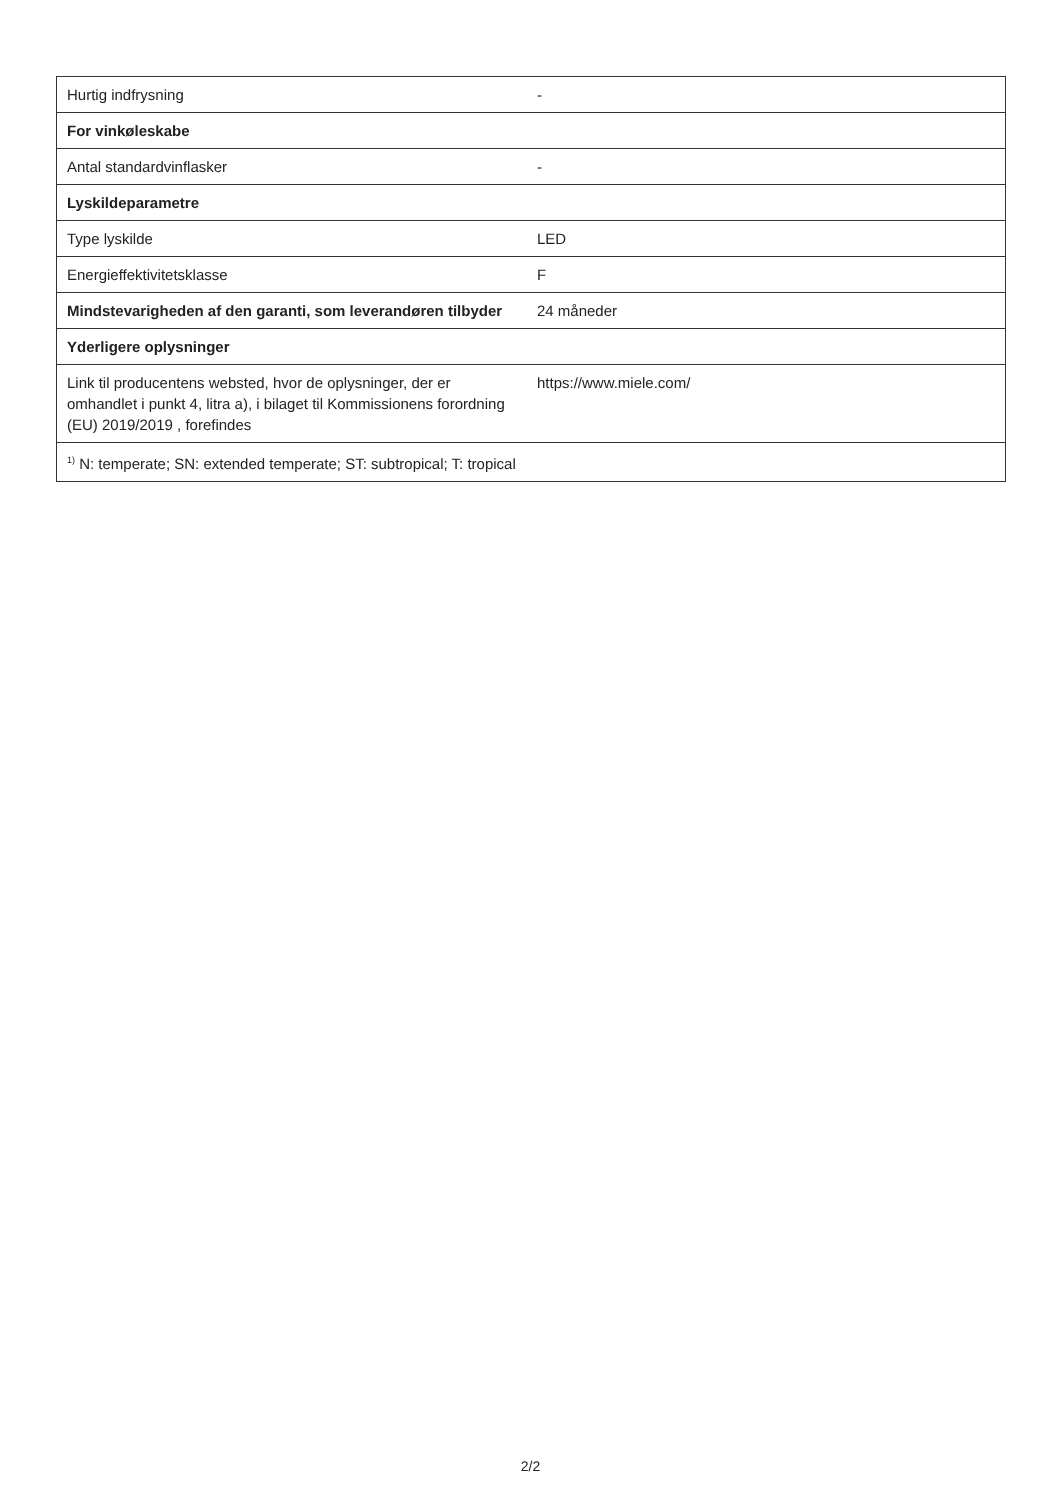| Hurtig indfrysning | - |
| For vinkøleskabe | |
| Antal standardvinflasker | - |
| Lyskildeparametre | |
| Type lyskilde | LED |
| Energieffektivitetsklasse | F |
| Mindstevarigheden af den garanti, som leverandøren tilbyder | 24 måneder |
| Yderligere oplysninger | |
| Link til producentens websted, hvor de oplysninger, der er omhandlet i punkt 4, litra a), i bilaget til Kommissionens forordning (EU) 2019/2019 , forefindes | https://www.miele.com/ |
| <sup>1)</sup> N: temperate; SN: extended temperate; ST: subtropical; T: tropical | |
2/2